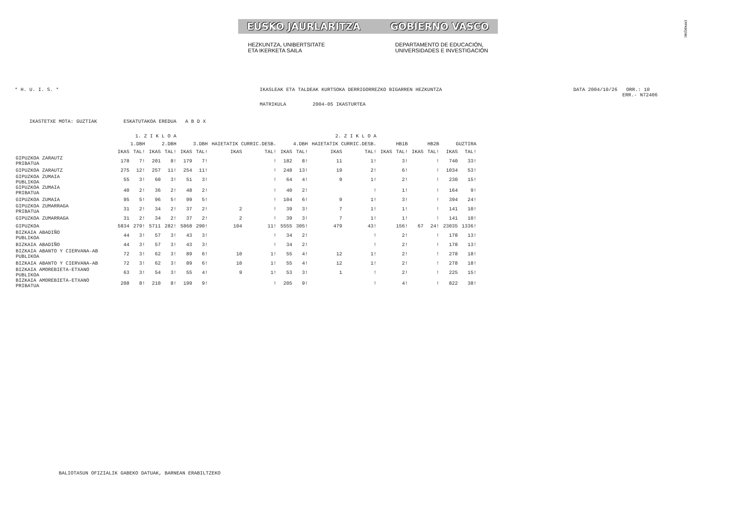EUSKO JAURLARITZA GOBIERNO VASCO
HEZKUNTZA, UNIBERTSITATE
ETA IKERKETA SAILA DEPARTAMENTO DE EDUCACIÓN,
UNIVERSIDADES E INVESTIGACIÓN
IMPKBQ$NC
* H. U. I. S. * IKASLEAK ETA TALDEAK KURTSOKA DERRIGORREZKO BIGARREN HEZKUNTZA DATA 2004/10/26 ORR.: 10
ERR.- N72406
MATRIKULA 2004-05 IKASTURTEA
IKASTETXE MOTA: GUZTIAK ESKATUTAKOA EREDUA A B D X
| | 1. Z I K L O A | | | | 2. Z I K L O A | | | | | | | | | | | | | |
| --- | --- | --- | --- | --- | --- | --- | --- | --- | --- | --- | --- | --- | --- | --- | --- | --- | --- | --- |
| | 1.DBH | | 2.DBH | | 3.DBH | | HAIETATIK CURRIC.DESB. | | 4.DBH | | HAIETATIK CURRIC.DESB. | | HB1B | | HB2B | | GUZTIRA | |
| | IKAS | TAL! | IKAS | TAL! | IKAS | TAL! | IKAS | TAL! | IKAS | TAL! | IKAS | TAL! | IKAS | TAL! | IKAS | TAL! | IKAS | TAL! |
| GIPUZKOA ZARAUTZ PRIBATUA | 178 | 7! | 201 | 8! | 179 | 7! | | ! | 182 | 8! | 11 | 1! | | 3! | | ! | 740 | 33! |
| GIPUZKOA ZARAUTZ | 275 | 12! | 257 | 11! | 254 | 11! | | ! | 248 | 13! | 19 | 2! | | 6! | | ! | 1034 | 53! |
| GIPUZKOA ZUMAIA PUBLIKOA | 55 | 3! | 60 | 3! | 51 | 3! | | ! | 64 | 4! | 9 | 1! | | 2! | | ! | 230 | 15! |
| GIPUZKOA ZUMAIA PRIBATUA | 40 | 2! | 36 | 2! | 48 | 2! | | ! | 40 | 2! | | ! | | 1! | | ! | 164 | 9! |
| GIPUZKOA ZUMAIA | 95 | 5! | 96 | 5! | 99 | 5! | | ! | 104 | 6! | 9 | 1! | | 3! | | ! | 394 | 24! |
| GIPUZKOA ZUMARRAGA PRIBATUA | 31 | 2! | 34 | 2! | 37 | 2! | 2 | ! | 39 | 3! | 7 | 1! | | 1! | | ! | 141 | 10! |
| GIPUZKOA ZUMARRAGA | 31 | 2! | 34 | 2! | 37 | 2! | 2 | ! | 39 | 3! | 7 | 1! | | 1! | | ! | 141 | 10! |
| GIPUZKOA | 5834 | 279! | 5711 | 282! | 5868 | 290! | 104 | 11! | 5555 | 305! | 479 | 43! | | 156! | 67 | 24! | 23035 | 1336! |
| BIZKAIA ABADIÑO PUBLIKOA | 44 | 3! | 57 | 3! | 43 | 3! | | ! | 34 | 2! | | ! | | 2! | | ! | 178 | 13! |
| BIZKAIA ABADIÑO | 44 | 3! | 57 | 3! | 43 | 3! | | ! | 34 | 2! | | ! | | 2! | | ! | 178 | 13! |
| BIZKAIA ABANTO Y CIERVANA-AB PUBLIKOA | 72 | 3! | 62 | 3! | 89 | 6! | 10 | 1! | 55 | 4! | 12 | 1! | | 2! | | ! | 278 | 18! |
| BIZKAIA ABANTO Y CIERVANA-AB | 72 | 3! | 62 | 3! | 89 | 6! | 10 | 1! | 55 | 4! | 12 | 1! | | 2! | | ! | 278 | 18! |
| BIZKAIA AMOREBIETA-ETXANO PUBLIKOA | 63 | 3! | 54 | 3! | 55 | 4! | 9 | 1! | 53 | 3! | 1 | ! | | 2! | | ! | 225 | 15! |
| BIZKAIA AMOREBIETA-ETXANO PRIBATUA | 208 | 8! | 210 | 8! | 199 | 9! | | ! | 205 | 9! | | ! | | 4! | | ! | 822 | 38! |
BALIOTASUN OFIZIALIK GABEKO DATUAK, BARNEAN ERABILTZEKO